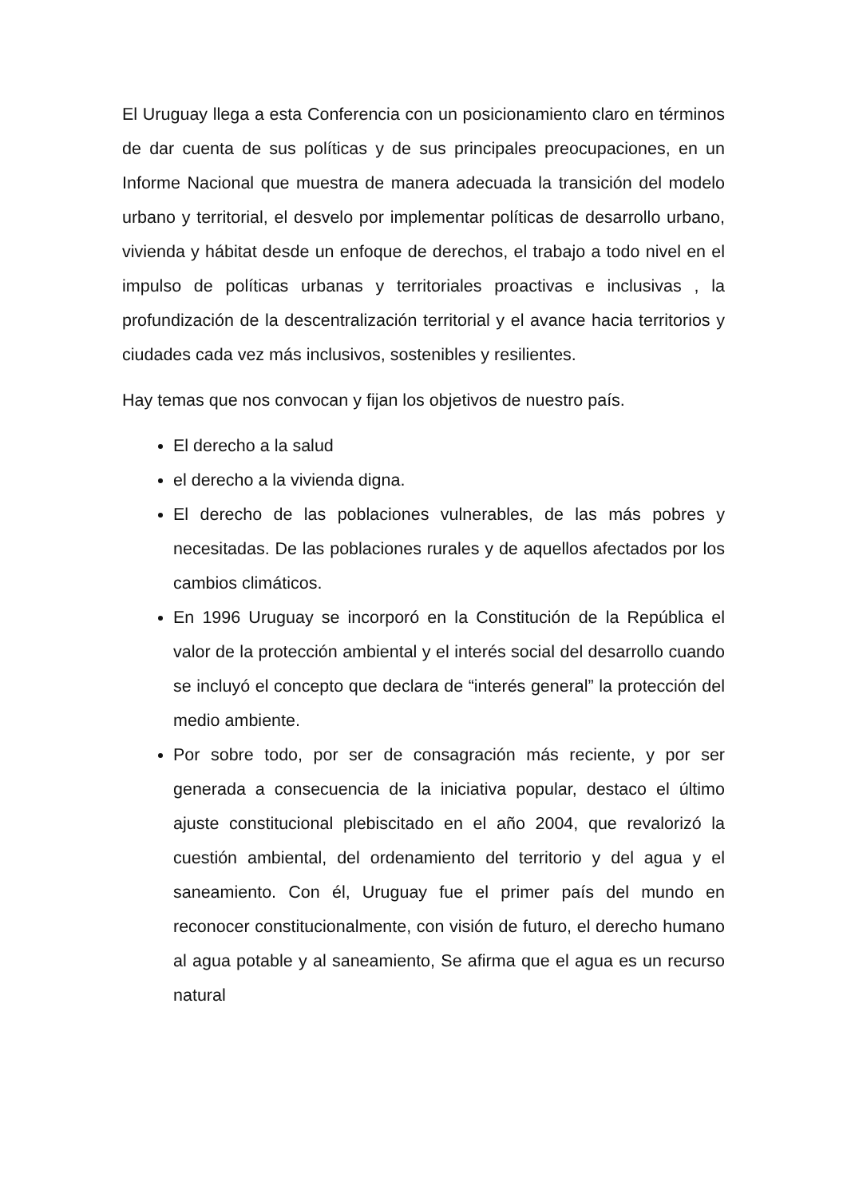El Uruguay llega a esta Conferencia con un posicionamiento claro en términos de dar cuenta de sus políticas y de sus principales preocupaciones, en un Informe Nacional que muestra de manera adecuada la transición del modelo urbano y territorial, el desvelo por implementar políticas de desarrollo urbano, vivienda y hábitat desde un enfoque de derechos, el trabajo a todo nivel en el impulso de políticas urbanas y territoriales proactivas e inclusivas , la profundización de la descentralización territorial y el avance hacia territorios y ciudades cada vez más inclusivos, sostenibles y resilientes.
Hay temas que nos convocan y fijan los objetivos de nuestro país.
El derecho a la salud
el derecho a la vivienda digna.
El derecho de las poblaciones vulnerables, de las más pobres y necesitadas. De las poblaciones rurales y de aquellos afectados por los cambios climáticos.
En 1996 Uruguay se incorporó en la Constitución de la República el valor de la protección ambiental y el interés social del desarrollo cuando se incluyó el concepto que declara de “interés general” la protección del medio ambiente.
Por sobre todo, por ser de consagración más reciente, y por ser generada a consecuencia de la iniciativa popular, destaco el último ajuste constitucional plebiscitado en el año 2004, que revalorizó la cuestión ambiental, del ordenamiento del territorio y del agua y el saneamiento. Con él, Uruguay fue el primer país del mundo en reconocer constitucionalmente, con visión de futuro, el derecho humano al agua potable y al saneamiento, Se afirma que el agua es un recurso natural